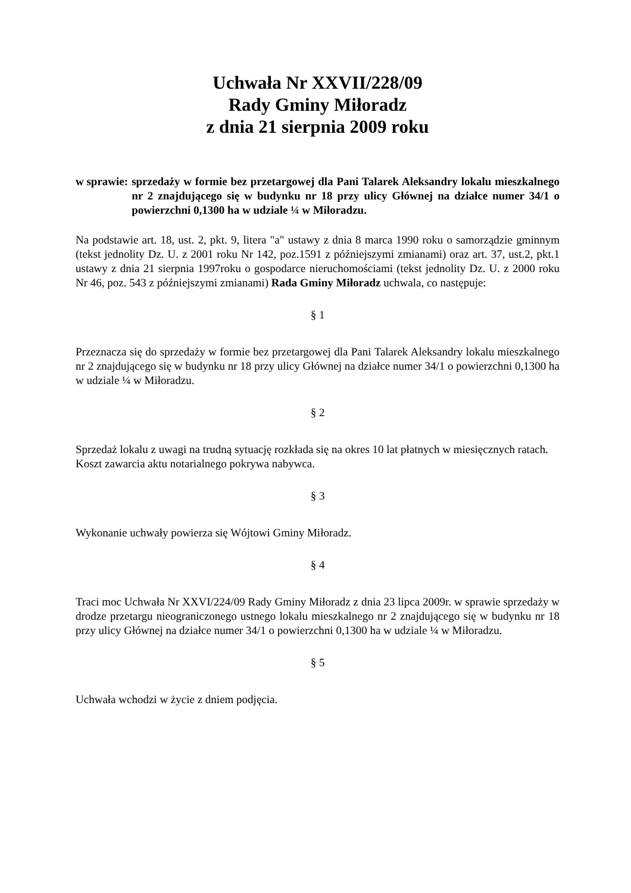Uchwała Nr XXVII/228/09
Rady Gminy Miłoradz
z dnia 21 sierpnia 2009 roku
w sprawie: sprzedaży w formie bez przetargowej dla Pani Talarek Aleksandry lokalu mieszkalnego nr 2 znajdującego się w budynku nr 18 przy ulicy Głównej na działce numer 34/1 o powierzchni 0,1300 ha w udziale ¼ w Miłoradzu.
Na podstawie art. 18, ust. 2, pkt. 9, litera "a" ustawy z dnia 8 marca 1990 roku o samorządzie gminnym (tekst jednolity Dz. U. z 2001 roku Nr 142, poz.1591 z późniejszymi zmianami) oraz art. 37, ust.2, pkt.1 ustawy z dnia 21 sierpnia 1997roku o gospodarce nieruchomościami (tekst jednolity Dz. U. z 2000 roku Nr 46, poz. 543 z późniejszymi zmianami) Rada Gminy Miłoradz uchwala, co następuje:
§ 1
Przeznacza się do sprzedaży w formie bez przetargowej dla Pani Talarek Aleksandry lokalu mieszkalnego nr 2 znajdującego się w budynku nr 18 przy ulicy Głównej na działce numer 34/1 o powierzchni 0,1300 ha w udziale ¼ w Miłoradzu.
§ 2
Sprzedaż lokalu z uwagi na trudną sytuację rozkłada się na okres 10 lat płatnych w miesięcznych ratach.
Koszt zawarcia aktu notarialnego pokrywa nabywca.
§ 3
Wykonanie uchwały powierza się Wójtowi Gminy Miłoradz.
§ 4
Traci moc Uchwała Nr XXVI/224/09 Rady Gminy Miłoradz z dnia 23 lipca 2009r. w sprawie sprzedaży w drodze przetargu nieograniczonego ustnego lokalu mieszkalnego nr 2 znajdującego się w budynku nr 18 przy ulicy Głównej na działce numer 34/1 o powierzchni 0,1300 ha w udziale ¼ w Miłoradzu.
§ 5
Uchwała wchodzi w życie z dniem podjęcia.